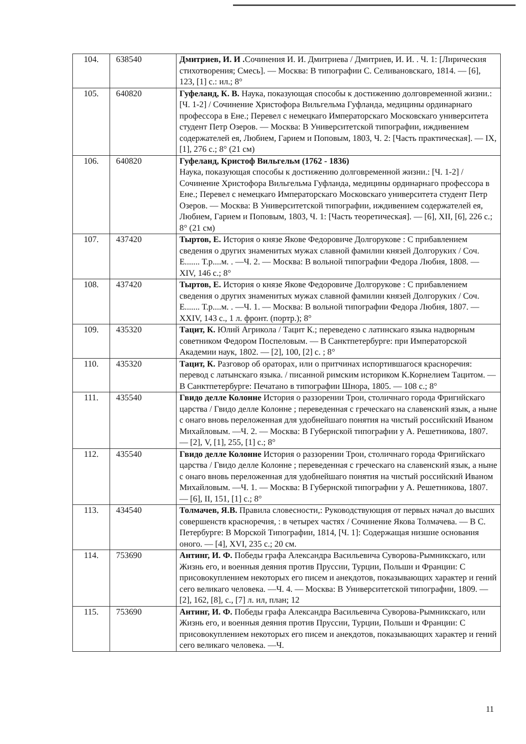| 104. | 638540 | Дмитриев, И. И . Сочинения И. И. Дмитриева / Дмитриев, И. И. . Ч. 1: [Лирическия стихотворения; Смесь]. — Москва: В типографии С. Селивановскаго, 1814. — [6], 123, [1] с.: ил.; 8° |
| 105. | 640820 | Гуфеланд, К. В. Наука, показующая способы к достижению долговременной жизни.: [Ч. 1-2] / Сочинение Христофора Вильгельма Гуфланда, медицины ординарнаго профессора в Ене.; Перевел с немецкаго Императорскаго Московскаго университета студент Петр Озеров. — Москва: В Университетской типографии, иждивением содержателей ея, Любием, Гарием и Поповым, 1803, Ч. 2: [Часть практическая]. — IX, [1], 276 с.; 8° (21 см) |
| 106. | 640820 | Гуфеланд, Кристоф Вильгельм (1762 - 1836) Наука, показующая способы к достижению долговременной жизни.: [Ч. 1-2] / Сочинение Христофора Вильгельма Гуфланда, медицины ординарнаго профессора в Ене.; Перевел с немецкаго Императорскаго Московскаго университета студент Петр Озеров. — Москва: В Университетской типографии, иждивением содержателей ея, Любием, Гарием и Поповым, 1803, Ч. 1: [Часть теоретическая]. — [6], XII, [6], 226 с.; 8° (21 см) |
| 107. | 437420 | Тыртов, Е. История о князе Якове Федоровиче Долгорукове : С прибавлением сведения о других знаменитых мужах славной фамилии князей Долгоруких / Соч. Е....... Т.р....м. . —Ч. 2. — Москва: В вольной типографии Федора Любия, 1808. — XIV, 146 с.; 8° |
| 108. | 437420 | Тыртов, Е. История о князе Якове Федоровиче Долгорукове : С прибавлением сведения о других знаменитых мужах славной фамилии князей Долгоруких / Соч. Е....... Т.р....м. . —Ч. 1. — Москва: В вольной типографии Федора Любия, 1807. — XXIV, 143 с., 1 л. фронт. (портр.); 8° |
| 109. | 435320 | Тацит, К. Юлий Агрикола / Тацит К.; переведено с латинскаго языка надворным советником Федором Поспеловым. — В Санктпетербурге: при Императорской Академии наук, 1802. — [2], 100, [2] с. ; 8° |
| 110. | 435320 | Тацит, К. Разговор об ораторах, или о притчинах испортившагося красноречия: перевод с латынскаго языка. / писанной римским историком К.Корнелием Тацитом. — В Санктпетербурге: Печатано в типографии Шнора, 1805. — 108 с.; 8° |
| 111. | 435540 | Гвидо делле Колонне История о раззорении Трои, столичнаго города Фригийскаго царства / Гвидо делле Колонне ; переведенная с греческаго на славенский язык, а ныне с онаго вновь переложенная для удобнейшаго понятия на чистый российский Иваном Михайловым. —Ч. 2. — Москва: В Губернской типографии у А. Решетникова, 1807. — [2], V, [1], 255, [1] с.; 8° |
| 112. | 435540 | Гвидо делле Колонне История о раззорении Трои, столичнаго города Фригийскаго царства / Гвидо делле Колонне ; переведенная с греческаго на славенский язык, а ныне с онаго вновь переложенная для удобнейшаго понятия на чистый российский Иваном Михайловым. —Ч. 1. — Москва: В Губернской типографии у А. Решетникова, 1807. — [6], II, 151, [1] с.; 8° |
| 113. | 434540 | Толмачев, Я.В. Правила словесности,: Руководствующия от первых начал до высших совершенств красноречия, : в четырех частях / Сочинение Якова Толмачева. — В С. Петербурге: В Морской Типографии, 1814, [Ч. 1]: Содержащая низшие основания оного. — [4], XVI, 235 с.; 20 см. |
| 114. | 753690 | Антинг, И. Ф. Победы графа Александра Васильевича Суворова-Рымникскаго, или Жизнь его, и военныя деяния против Пруссии, Турции, Польши и Франции: С присовокуплением некоторых его писем и анекдотов, показывающих характер и гений сего великаго человека. —Ч. 4. — Москва: В Университетской типографии, 1809. — [2], 162, [8], с., [7] л. ил, план; 12 |
| 115. | 753690 | Антинг, И. Ф. Победы графа Александра Васильевича Суворова-Рымникскаго, или Жизнь его, и военныя деяния против Пруссии, Турции, Польши и Франции: С присовокуплением некоторых его писем и анекдотов, показывающих характер и гений сего великаго человека. —Ч. |
11